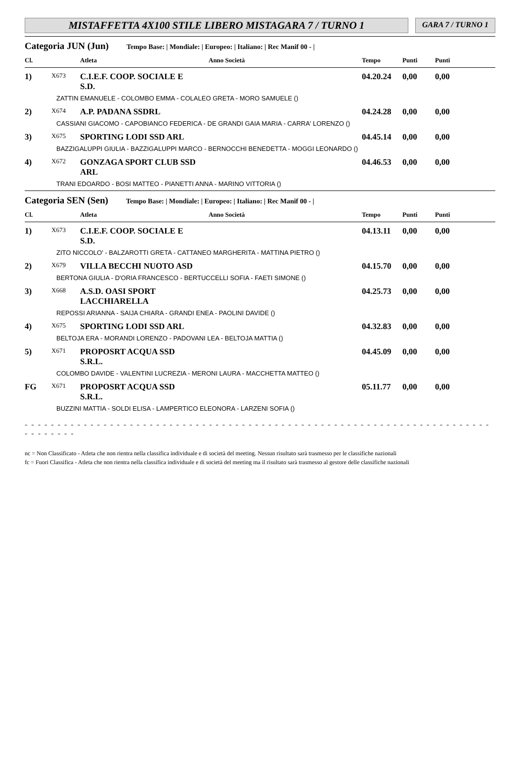MISTAFFETTA 4X100 STILE LIBERO MISTAGARA 7 / TURNO 1
GARA 7 / TURNO 1
Categoria JUN (Jun) Tempo Base: | Mondiale: | Europeo: | Italiano: | Rec Manif 00 - |
| Cl. | | Atleta | Anno Società | Tempo | Punti | Punti |
| --- | --- | --- | --- | --- | --- | --- |
| 1) | X673 | C.I.E.F. COOP. SOCIALE E S.D. | | 04.20.24 | 0,00 | 0,00 |
| ZATTIN EMANUELE - COLOMBO EMMA - COLALEO GRETA - MORO SAMUELE () | | | | | | |
| 2) | X674 | A.P. PADANA SSDRL | | 04.24.28 | 0,00 | 0,00 |
| CASSIANI GIACOMO - CAPOBIANCO FEDERICA - DE GRANDI GAIA MARIA - CARRA' LORENZO () | | | | | | |
| 3) | X675 | SPORTING LODI SSD ARL | | 04.45.14 | 0,00 | 0,00 |
| BAZZIGALUPPI GIULIA - BAZZIGALUPPI MARCO - BERNOCCHI BENEDETTA - MOGGI LEONARDO () | | | | | | |
| 4) | X672 | GONZAGA SPORT CLUB SSD ARL | | 04.46.53 | 0,00 | 0,00 |
| TRANI EDOARDO - BOSI MATTEO - PIANETTI ANNA - MARINO VITTORIA () | | | | | | |
Categoria SEN (Sen) Tempo Base: | Mondiale: | Europeo: | Italiano: | Rec Manif 00 - |
| Cl. | | Atleta | Anno Società | Tempo | Punti | Punti |
| --- | --- | --- | --- | --- | --- | --- |
| 1) | X673 | C.I.E.F. COOP. SOCIALE E S.D. | | 04.13.11 | 0,00 | 0,00 |
| ZITO NICCOLO' - BALZAROTTI GRETA - CATTANEO MARGHERITA - MATTINA PIETRO () | | | | | | |
| 2) | X679 | VILLA BECCHI NUOTO ASD | | 04.15.70 | 0,00 | 0,00 |
| BERTONA GIULIA - D'ORIA FRANCESCO - BERTUCCELLI SOFIA - FAETI SIMONE () | | | | | | |
| 3) | X668 | A.S.D. OASI SPORT LACCHIARELLA | | 04.25.73 | 0,00 | 0,00 |
| REPOSSI ARIANNA - SAIJA CHIARA - GRANDI ENEA - PAOLINI DAVIDE () | | | | | | |
| 4) | X675 | SPORTING LODI SSD ARL | | 04.32.83 | 0,00 | 0,00 |
| BELTOJA ERA - MORANDI LORENZO - PADOVANI LEA - BELTOJA MATTIA () | | | | | | |
| 5) | X671 | PROPOSRT ACQUA SSD S.R.L. | | 04.45.09 | 0,00 | 0,00 |
| COLOMBO DAVIDE - VALENTINI LUCREZIA - MERONI LAURA - MACCHETTA MATTEO () | | | | | | |
| FG | X671 | PROPOSRT ACQUA SSD S.R.L. | | 05.11.77 | 0,00 | 0,00 |
| BUZZINI MATTIA - SOLDI ELISA - LAMPERTICO ELEONORA - LARZENI SOFIA () | | | | | | |
- - - - - - - - - - - - - - - - - - - - - - - - - - - - - - - - - - - - - - - - - - - - - - - - - - - - - - - - - - - - - - - - - - - - - - - - - - - - - - -
nc = Non Classificato - Atleta che non rientra nella classifica individuale e di società del meeting. Nessun risultato sarà trasmesso per le classifiche nazionali
fc = Fuori Classifica - Atleta che non rientra nella classifica individuale e di società del meeting ma il risultato sarà trasmesso al gestore delle classifiche nazionali